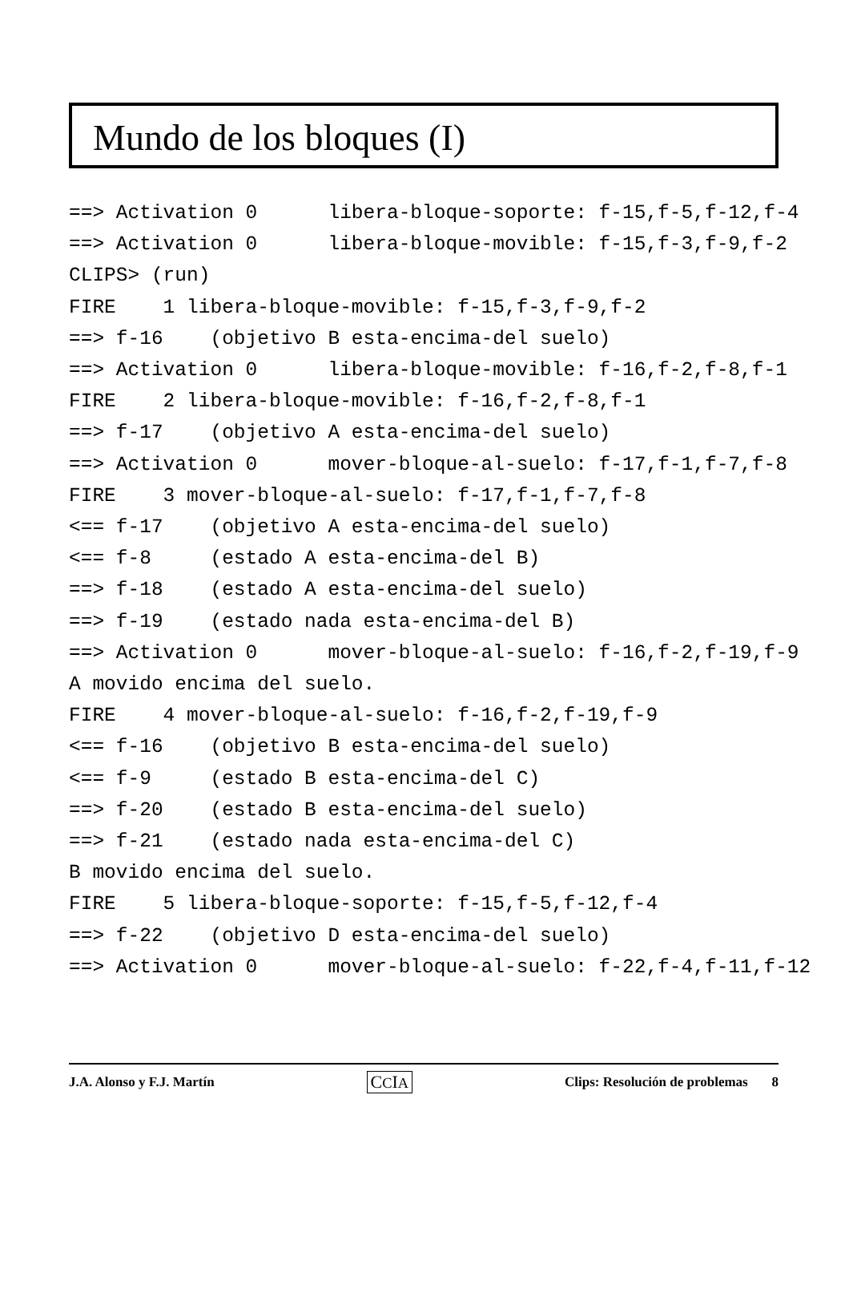Mundo de los bloques (I)
==> Activation 0      libera-bloque-soporte: f-15,f-5,f-12,f-4
==> Activation 0      libera-bloque-movible: f-15,f-3,f-9,f-2
CLIPS> (run)
FIRE    1 libera-bloque-movible: f-15,f-3,f-9,f-2
==> f-16    (objetivo B esta-encima-del suelo)
==> Activation 0      libera-bloque-movible: f-16,f-2,f-8,f-1
FIRE    2 libera-bloque-movible: f-16,f-2,f-8,f-1
==> f-17    (objetivo A esta-encima-del suelo)
==> Activation 0      mover-bloque-al-suelo: f-17,f-1,f-7,f-8
FIRE    3 mover-bloque-al-suelo: f-17,f-1,f-7,f-8
<== f-17    (objetivo A esta-encima-del suelo)
<== f-8     (estado A esta-encima-del B)
==> f-18    (estado A esta-encima-del suelo)
==> f-19    (estado nada esta-encima-del B)
==> Activation 0      mover-bloque-al-suelo: f-16,f-2,f-19,f-9
A movido encima del suelo.
FIRE    4 mover-bloque-al-suelo: f-16,f-2,f-19,f-9
<== f-16    (objetivo B esta-encima-del suelo)
<== f-9     (estado B esta-encima-del C)
==> f-20    (estado B esta-encima-del suelo)
==> f-21    (estado nada esta-encima-del C)
B movido encima del suelo.
FIRE    5 libera-bloque-soporte: f-15,f-5,f-12,f-4
==> f-22    (objetivo D esta-encima-del suelo)
==> Activation 0      mover-bloque-al-suelo: f-22,f-4,f-11,f-12
J.A. Alonso y F.J. Martín CCIA Clips: Resolución de problemas 8